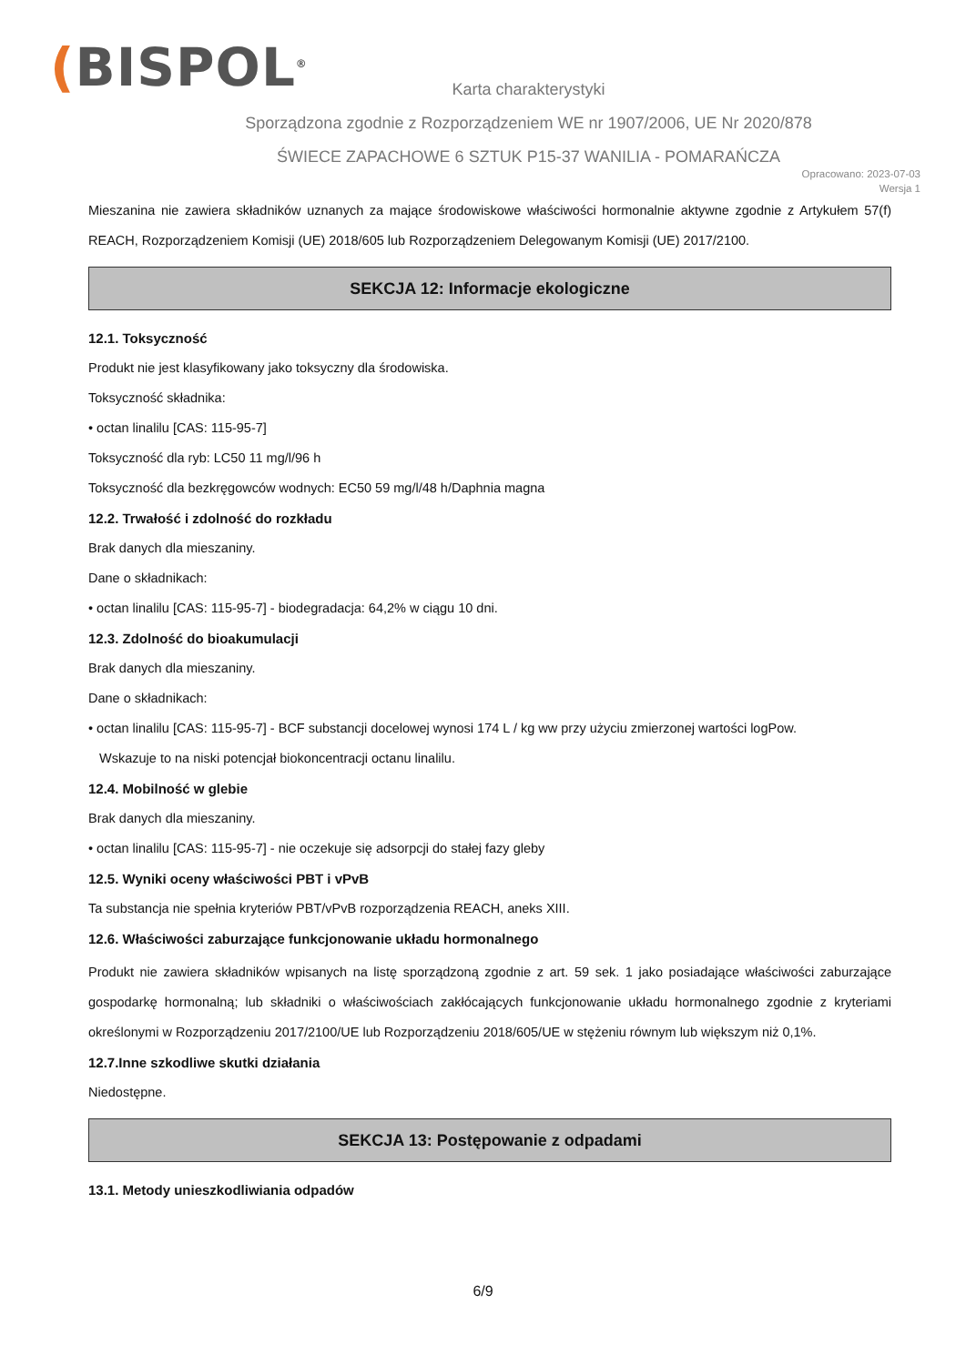(BISPOL<sup>®</sup>
Karta charakterystyki
Sporządzona zgodnie z Rozporządzeniem WE nr 1907/2006, UE Nr 2020/878
ŚWIECE ZAPACHOWE 6 SZTUK P15-37 WANILIA - POMARAŃCZA
Opracowano: 2023-07-03
Wersja 1
Mieszanina nie zawiera składników uznanych za mające środowiskowe właściwości hormonalnie aktywne zgodnie z Artykułem 57(f) REACH, Rozporządzeniem Komisji (UE) 2018/605 lub Rozporządzeniem Delegowanym Komisji (UE) 2017/2100.
SEKCJA 12: Informacje ekologiczne
12.1. Toksyczność
Produkt nie jest klasyfikowany jako toksyczny dla środowiska.
Toksyczność składnika:
• octan linalilu [CAS: 115-95-7]
Toksyczność dla ryb: LC50 11 mg/l/96 h
Toksyczność dla bezkręgowców wodnych: EC50 59 mg/l/48 h/Daphnia magna
12.2. Trwałość i zdolność do rozkładu
Brak danych dla mieszaniny.
Dane o składnikach:
• octan linalilu [CAS: 115-95-7] - biodegradacja: 64,2% w ciągu 10 dni.
12.3. Zdolność do bioakumulacji
Brak danych dla mieszaniny.
Dane o składnikach:
• octan linalilu [CAS: 115-95-7] - BCF substancji docelowej wynosi 174 L / kg ww przy użyciu zmierzonej wartości logPow.
Wskazuje to na niski potencjał biokoncentracji octanu linalilu.
12.4. Mobilność w glebie
Brak danych dla mieszaniny.
• octan linalilu [CAS: 115-95-7] - nie oczekuje się adsorpcji do stałej fazy gleby
12.5. Wyniki oceny właściwości PBT i vPvB
Ta substancja nie spełnia kryteriów PBT/vPvB rozporządzenia REACH, aneks XIII.
12.6. Właściwości zaburzające funkcjonowanie układu hormonalnego
Produkt nie zawiera składników wpisanych na listę sporządzoną zgodnie z art. 59 sek. 1 jako posiadające właściwości zaburzające gospodarkę hormonalną; lub składniki o właściwościach zakłócających funkcjonowanie układu hormonalnego zgodnie z kryteriami określonymi w Rozporządzeniu 2017/2100/UE lub Rozporządzeniu 2018/605/UE w stężeniu równym lub większym niż 0,1%.
12.7.Inne szkodliwe skutki działania
Niedostępne.
SEKCJA 13: Postępowanie z odpadami
13.1. Metody unieszkodliwiania odpadów
6/9